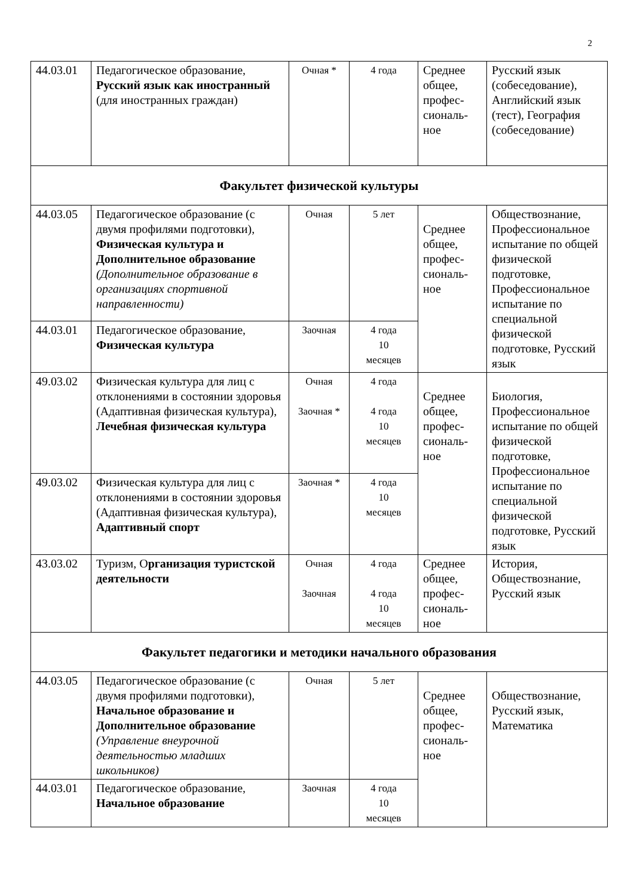2
| 44.03.01 | Педагогическое образование, Русский язык как иностранный (для иностранных граждан) | Очная * | 4 года | Среднее общее, профес-сиональ-ное | Русский язык (собеседование), Английский язык (тест), География (собеседование) |
| Факультет физической культуры | | | | | |
| 44.03.05 | Педагогическое образование (с двумя профилями подготовки), Физическая культура и Дополнительное образование (Дополнительное образование в организациях спортивной направленности) | Очная | 5 лет | Среднее общее, профес-сиональ-ное | Обществознание, Профессиональное испытание по общей физической подготовке, Профессиональное испытание по специальной физической подготовке, Русский язык |
| 44.03.01 | Педагогическое образование, Физическая культура | Заочная | 4 года 10 месяцев | | |
| 49.03.02 | Физическая культура для лиц с отклонениями в состоянии здоровья (Адаптивная физическая культура), Лечебная физическая культура | Очная Заочная * | 4 года 4 года 10 месяцев | Среднее общее, профес-сиональ-ное | Биология, Профессиональное испытание по общей физической подготовке, Профессиональное испытание по специальной физической подготовке, Русский язык |
| 49.03.02 | Физическая культура для лиц с отклонениями в состоянии здоровья (Адаптивная физическая культура), Адаптивный спорт | Заочная * | 4 года 10 месяцев | | |
| 43.03.02 | Туризм, О рганизация туристской деятельности | Очная Заочная | 4 года 4 года 10 месяцев | Среднее общее, профес-сиональ-ное | История, Обществознание, Русский язык |
| Факультет педагогики и методики начального образования | | | | | |
| 44.03.05 | Педагогическое образование (с двумя профилями подготовки), Начальное образование и Дополнительное образование (Управление внеурочной деятельностью младших школьников) | Очная | 5 лет | Среднее общее, профес-сиональ-ное | Обществознание, Русский язык, Математика |
| 44.03.01 | Педагогическое образование, Начальное образование | Заочная | 4 года 10 месяцев | | |